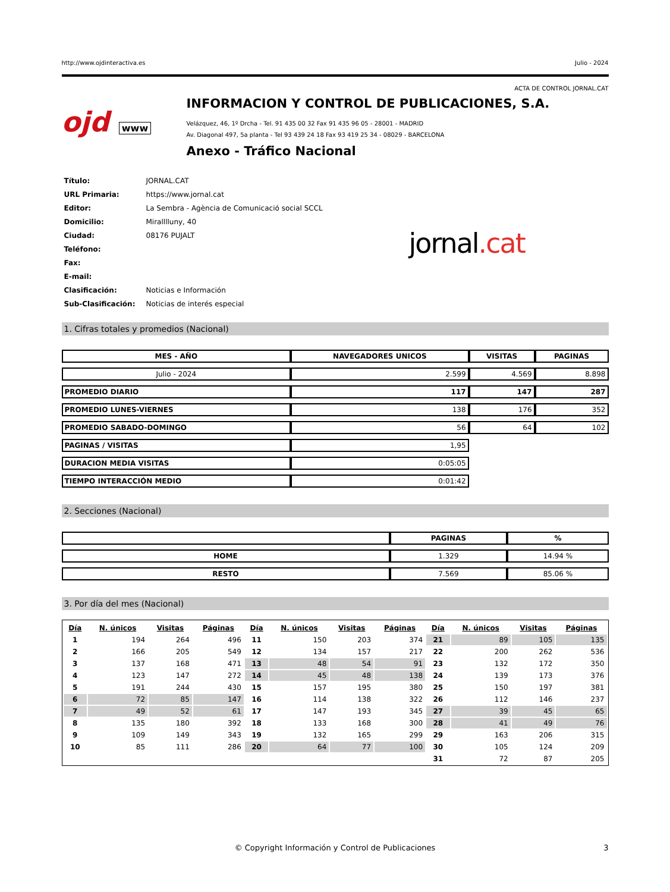http://www.ojdinteractiva.es Julio - 2024
ACTA DE CONTROL JORNAL.CAT
ojd www
INFORMACION Y CONTROL DE PUBLICACIONES, S.A.
Velázquez, 46, 1º Drcha - Tel. 91 435 00 32 Fax 91 435 96 05 - 28001 - MADRID
Av. Diagonal 497, 5a planta - Tel 93 439 24 18 Fax 93 419 25 34 - 08029 - BARCELONA
Anexo - Tráfico Nacional
| Título: | JORNAL.CAT |
| URL Primaria: | https://www.jornal.cat |
| Editor: | La Sembra - Agència de Comunicació social SCCL |
| Domicilio: | Miralllluny, 40 |
| Ciudad: | 08176 PUJALT |
| Teléfono: | |
| Fax: | |
| E-mail: | |
| Clasificación: | Noticias e Información |
| Sub-Clasificación: | Noticias de interés especial |
jornal.cat
1. Cifras totales y promedios (Nacional)
| MES - AÑO | NAVEGADORES UNICOS | VISITAS | PAGINAS |
| --- | --- | --- | --- |
| Julio - 2024 | 2.599 | 4.569 | 8.898 |
| PROMEDIO DIARIO | 117 | 147 | 287 |
| PROMEDIO LUNES-VIERNES | 138 | 176 | 352 |
| PROMEDIO SABADO-DOMINGO | 56 | 64 | 102 |
| PAGINAS / VISITAS | 1,95 | | |
| DURACION MEDIA VISITAS | 0:05:05 | | |
| TIEMPO INTERACCIÓN MEDIO | 0:01:42 | | |
2. Secciones (Nacional)
| | PAGINAS | % |
| --- | --- | --- |
| HOME | 1.329 | 14.94 % |
| RESTO | 7.569 | 85.06 % |
3. Por día del mes (Nacional)
| Día | N. únicos | Visitas | Páginas | Día | N. únicos | Visitas | Páginas | Día | N. únicos | Visitas | Páginas |
| --- | --- | --- | --- | --- | --- | --- | --- | --- | --- | --- | --- |
| 1 | 194 | 264 | 496 | 11 | 150 | 203 | 374 | 21 | 89 | 105 | 135 |
| 2 | 166 | 205 | 549 | 12 | 134 | 157 | 217 | 22 | 200 | 262 | 536 |
| 3 | 137 | 168 | 471 | 13 | 48 | 54 | 91 | 23 | 132 | 172 | 350 |
| 4 | 123 | 147 | 272 | 14 | 45 | 48 | 138 | 24 | 139 | 173 | 376 |
| 5 | 191 | 244 | 430 | 15 | 157 | 195 | 380 | 25 | 150 | 197 | 381 |
| 6 | 72 | 85 | 147 | 16 | 114 | 138 | 322 | 26 | 112 | 146 | 237 |
| 7 | 49 | 52 | 61 | 17 | 147 | 193 | 345 | 27 | 39 | 45 | 65 |
| 8 | 135 | 180 | 392 | 18 | 133 | 168 | 300 | 28 | 41 | 49 | 76 |
| 9 | 109 | 149 | 343 | 19 | 132 | 165 | 299 | 29 | 163 | 206 | 315 |
| 10 | 85 | 111 | 286 | 20 | 64 | 77 | 100 | 30 | 105 | 124 | 209 |
| | | | | | | | | 31 | 72 | 87 | 205 |
© Copyright Información y Control de Publicaciones 3